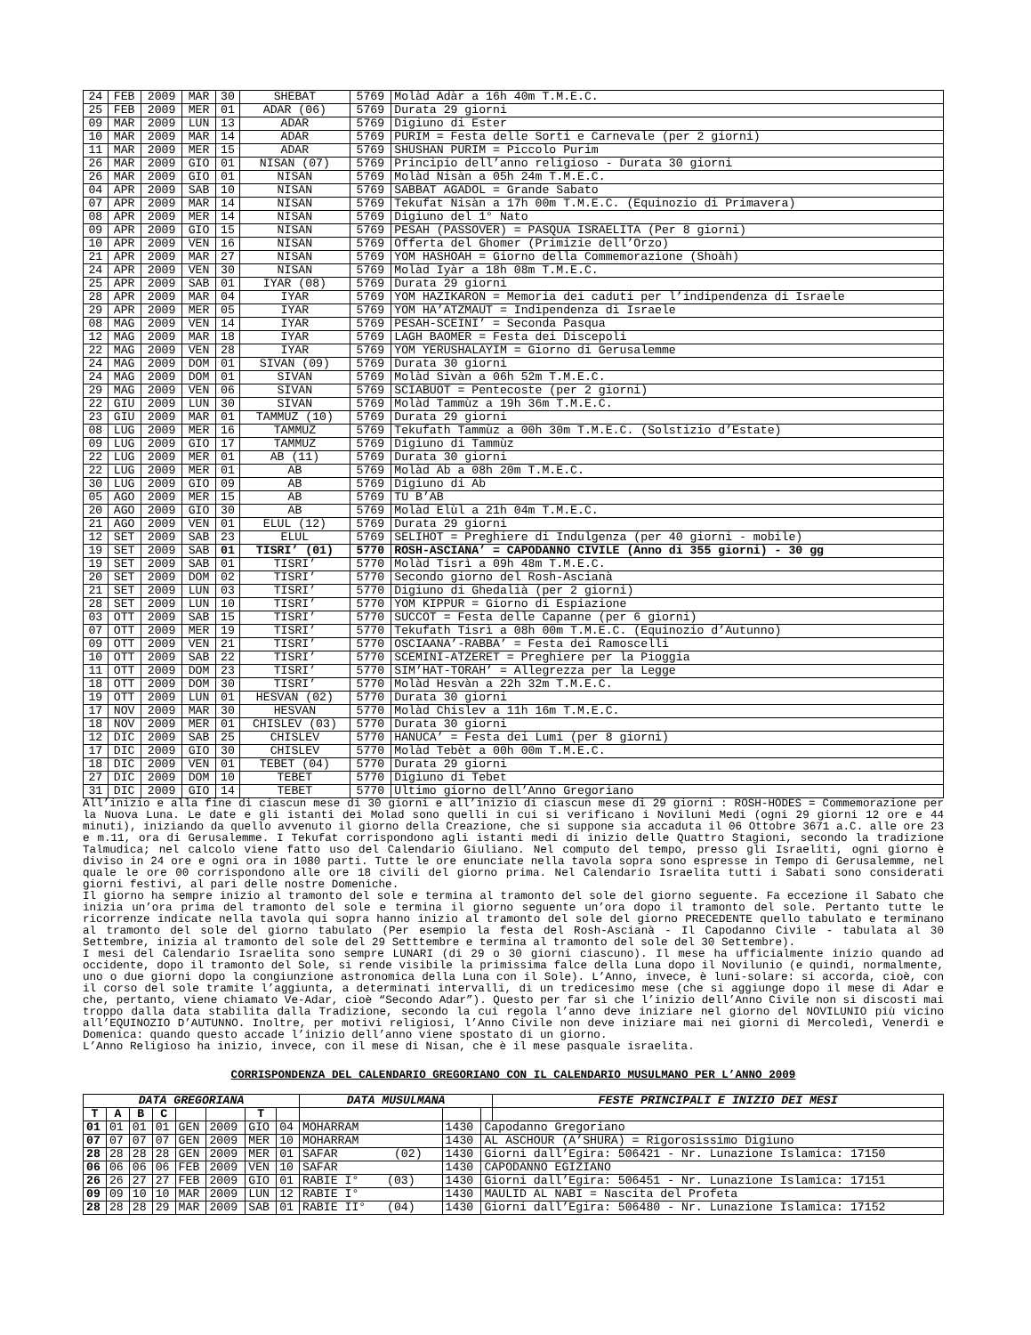| 24 | FEB | 2009 | MAR | 30 | SHEBAT | 5769 | Molàd Adàr a 16h 40m T.M.E.C. |
| 25 | FEB | 2009 | MER | 01 | ADAR (06) | 5769 | Durata 29 giorni |
| 09 | MAR | 2009 | LUN | 13 | ADAR | 5769 | Digiuno di Ester |
| 10 | MAR | 2009 | MAR | 14 | ADAR | 5769 | PURIM = Festa delle Sorti e Carnevale (per 2 giorni) |
| 11 | MAR | 2009 | MER | 15 | ADAR | 5769 | SHUSHAN PURIM = Piccolo Purim |
| 26 | MAR | 2009 | GIO | 01 | NISAN (07) | 5769 | Principio dell’anno religioso - Durata 30 giorni |
| 26 | MAR | 2009 | GIO | 01 | NISAN | 5769 | Molàd Nisàn a 05h 24m T.M.E.C. |
| 04 | APR | 2009 | SAB | 10 | NISAN | 5769 | SABBAT AGADOL = Grande Sabato |
| 07 | APR | 2009 | MAR | 14 | NISAN | 5769 | Tekufat Nisàn a 17h 00m T.M.E.C. (Equinozio di Primavera) |
| 08 | APR | 2009 | MER | 14 | NISAN | 5769 | Digiuno del 1° Nato |
| 09 | APR | 2009 | GIO | 15 | NISAN | 5769 | PESAH (PASSOVER) = PASQUA ISRAELITA (Per 8 giorni) |
| 10 | APR | 2009 | VEN | 16 | NISAN | 5769 | Offerta del Ghomer (Primizie dell’Orzo) |
| 21 | APR | 2009 | MAR | 27 | NISAN | 5769 | YOM HASHOAH = Giorno della Commemorazione (Shoàh) |
| 24 | APR | 2009 | VEN | 30 | NISAN | 5769 | Molàd Iyàr a 18h 08m T.M.E.C. |
| 25 | APR | 2009 | SAB | 01 | IYAR (08) | 5769 | Durata 29 giorni |
| 28 | APR | 2009 | MAR | 04 | IYAR | 5769 | YOM HAZIKARON = Memoria dei caduti per l’indipendenza di Israele |
| 29 | APR | 2009 | MER | 05 | IYAR | 5769 | YOM HA’ATZMAUT = Indipendenza di Israele |
| 08 | MAG | 2009 | VEN | 14 | IYAR | 5769 | PESAH-SCEINI’ = Seconda Pasqua |
| 12 | MAG | 2009 | MAR | 18 | IYAR | 5769 | LAGH BAOMER = Festa dei Discepoli |
| 22 | MAG | 2009 | VEN | 28 | IYAR | 5769 | YOM YERUSHALAYIM = Giorno di Gerusalemme |
| 24 | MAG | 2009 | DOM | 01 | SIVAN (09) | 5769 | Durata 30 giorni |
| 24 | MAG | 2009 | DOM | 01 | SIVAN | 5769 | Molàd Sivàn a 06h 52m T.M.E.C. |
| 29 | MAG | 2009 | VEN | 06 | SIVAN | 5769 | SCIABUOT = Pentecoste (per 2 giorni) |
| 22 | GIU | 2009 | LUN | 30 | SIVAN | 5769 | Molàd Tammùz a 19h 36m T.M.E.C. |
| 23 | GIU | 2009 | MAR | 01 | TAMMUZ (10) | 5769 | Durata 29 giorni |
| 08 | LUG | 2009 | MER | 16 | TAMMUZ | 5769 | Tekufath Tammùz a 00h 30m T.M.E.C. (Solstizio d’Estate) |
| 09 | LUG | 2009 | GIO | 17 | TAMMUZ | 5769 | Digiuno di Tammùz |
| 22 | LUG | 2009 | MER | 01 | AB (11) | 5769 | Durata 30 giorni |
| 22 | LUG | 2009 | MER | 01 | AB | 5769 | Molàd Ab a 08h 20m T.M.E.C. |
| 30 | LUG | 2009 | GIO | 09 | AB | 5769 | Digiuno di Ab |
| 05 | AGO | 2009 | MER | 15 | AB | 5769 | TU B’AB |
| 20 | AGO | 2009 | GIO | 30 | AB | 5769 | Molàd Elùl a 21h 04m T.M.E.C. |
| 21 | AGO | 2009 | VEN | 01 | ELUL (12) | 5769 | Durata 29 giorni |
| 12 | SET | 2009 | SAB | 23 | ELUL | 5769 | SELIHOT = Preghiere di Indulgenza (per 40 giorni - mobile) |
| 19 | SET | 2009 | SAB | 01 | TISRI’ (01) | 5770 | ROSH-ASCIANA’ = CAPODANNO CIVILE (Anno di 355 giorni) - 30 gg |
| 19 | SET | 2009 | SAB | 01 | TISRI’ | 5770 | Molàd Tisrì a 09h 48m T.M.E.C. |
| 20 | SET | 2009 | DOM | 02 | TISRI’ | 5770 | Secondo giorno del Rosh-Ascianà |
| 21 | SET | 2009 | LUN | 03 | TISRI’ | 5770 | Digiuno di Ghedalià (per 2 giorni) |
| 28 | SET | 2009 | LUN | 10 | TISRI’ | 5770 | YOM KIPPUR = Giorno di Espiazione |
| 03 | OTT | 2009 | SAB | 15 | TISRI’ | 5770 | SUCCOT = Festa delle Capanne (per 6 giorni) |
| 07 | OTT | 2009 | MER | 19 | TISRI’ | 5770 | Tekufath Tisrì a 08h 00m T.M.E.C. (Equinozio d’Autunno) |
| 09 | OTT | 2009 | VEN | 21 | TISRI’ | 5770 | OSCIAANA’-RABBA’ = Festa dei Ramoscelli |
| 10 | OTT | 2009 | SAB | 22 | TISRI’ | 5770 | SCEMINI-ATZERET = Preghiere per la Pioggia |
| 11 | OTT | 2009 | DOM | 23 | TISRI’ | 5770 | SIM’HAT-TORAH’ = Allegrezza per la Legge |
| 18 | OTT | 2009 | DOM | 30 | TISRI’ | 5770 | Molàd Hesvàn a 22h 32m T.M.E.C. |
| 19 | OTT | 2009 | LUN | 01 | HESVAN (02) | 5770 | Durata 30 giorni |
| 17 | NOV | 2009 | MAR | 30 | HESVAN | 5770 | Molàd Chislev a 11h 16m T.M.E.C. |
| 18 | NOV | 2009 | MER | 01 | CHISLEV (03) | 5770 | Durata 30 giorni |
| 12 | DIC | 2009 | SAB | 25 | CHISLEV | 5770 | HANUCA’ = Festa dei Lumi (per 8 giorni) |
| 17 | DIC | 2009 | GIO | 30 | CHISLEV | 5770 | Molàd Tebèt a 00h 00m T.M.E.C. |
| 18 | DIC | 2009 | VEN | 01 | TEBET (04) | 5770 | Durata 29 giorni |
| 27 | DIC | 2009 | DOM | 10 | TEBET | 5770 | Digiuno di Tebet |
| 31 | DIC | 2009 | GIO | 14 | TEBET | 5770 | Ultimo giorno dell’Anno Gregoriano |
All’inizio e alla fine di ciascun mese di 30 giorni e all’inizio di ciascun mese di 29 giorni : ROSH-HODES = Commemorazione per la Nuova Luna. Le date e gli istanti dei Molad sono quelli in cui si verificano i Noviluni Medi (ogni 29 giorni 12 ore e 44 minuti), iniziando da quello avvenuto il giorno della Creazione, che si suppone sia accaduta il 06 Ottobre 3671 a.C. alle ore 23 e m.11, ora di Gerusalemme. I Tekufat corrispondono agli istanti medi di inizio delle Quattro Stagioni, secondo la tradizione Talmudica; nel calcolo viene fatto uso del Calendario Giuliano. Nel computo del tempo, presso gli Israeliti, ogni giorno è diviso in 24 ore e ogni ora in 1080 parti. Tutte le ore enunciate nella tavola sopra sono espresse in Tempo di Gerusalemme, nel quale le ore 00 corrispondono alle ore 18 civili del giorno prima. Nel Calendario Israelita tutti i Sabati sono considerati giorni festivi, al pari delle nostre Domeniche.
Il giorno ha sempre inizio al tramonto del sole e termina al tramonto del sole del giorno seguente. Fa eccezione il Sabato che inizia un’ora prima del tramonto del sole e termina il giorno seguente un’ora dopo il tramonto del sole. Pertanto tutte le ricorrenze indicate nella tavola qui sopra hanno inizio al tramonto del sole del giorno PRECEDENTE quello tabulato e terminano al tramonto del sole del giorno tabulato (Per esempio la festa del Rosh-Ascianà - Il Capodanno Civile - tabulata al 30 Settembre, inizia al tramonto del sole del 29 Setttembre e termina al tramonto del sole del 30 Settembre).
I mesi del Calendario Israelita sono sempre LUNARI (di 29 o 30 giorni ciascuno). Il mese ha ufficialmente inizio quando ad occidente, dopo il tramonto del Sole, si rende visibile la primissima falce della Luna dopo il Novilunio (e quindi, normalmente, uno o due giorni dopo la congiunzione astronomica della Luna con il Sole). L’Anno, invece, è luni-solare: si accorda, cioè, con il corso del sole tramite l’aggiunta, a determinati intervalli, di un tredicesimo mese (che si aggiunge dopo il mese di Adar e che, pertanto, viene chiamato Ve-Adar, cioè “Secondo Adar”). Questo per far sì che l’inizio dell’Anno Civile non si discosti mai troppo dalla data stabilita dalla Tradizione, secondo la cui regola l’anno deve iniziare nel giorno del NOVILUNIO più vicino all’EQUINOZIO D’AUTUNNO. Inoltre, per motivi religiosi, l’Anno Civile non deve iniziare mai nei giorni di Mercoledì, Venerdì e Domenica: quando questo accade l’inizio dell’anno viene spostato di un giorno.
L’Anno Religioso ha inizio, invece, con il mese di Nisan, che è il mese pasquale israelita.
CORRISPONDENZA DEL CALENDARIO GREGORIANO CON IL CALENDARIO MUSULMANO PER L’ANNO 2009
| DATA GREGORIANA | | | | | | | | DATA MUSULMANA | | | FESTE PRINCIPALI E INIZIO DEI MESI |
| --- | --- | --- | --- | --- | --- | --- | --- | --- | --- | --- | --- |
| T | A | B | C | | | T | | | | | |
| 01 | 01 | 01 | 01 | GEN | 2009 | GIO | 04 | MOHARRAM | 1430 | Capodanno Gregoriano | |
| 07 | 07 | 07 | 07 | GEN | 2009 | MER | 10 | MOHARRAM | 1430 | AL ASCHOUR (A’SHURA) = Rigorosissimo Digiuno | |
| 28 | 28 | 28 | 28 | GEN | 2009 | MER | 01 | SAFAR (02) | 1430 | Giorni dall’Egira: 506421 - Nr. Lunazione Islamica: 17150 | |
| 06 | 06 | 06 | 06 | FEB | 2009 | VEN | 10 | SAFAR | 1430 | CAPODANNO EGIZIANO | |
| 26 | 26 | 27 | 27 | FEB | 2009 | GIO | 01 | RABIE I° (03) | 1430 | Giorni dall’Egira: 506451 - Nr. Lunazione Islamica: 17151 | |
| 09 | 09 | 10 | 10 | MAR | 2009 | LUN | 12 | RABIE I° | 1430 | MAULID AL NABI = Nascita del Profeta | |
| 28 | 28 | 28 | 29 | MAR | 2009 | SAB | 01 | RABIE II° (04) | 1430 | Giorni dall’Egira: 506480 - Nr. Lunazione Islamica: 17152 | |